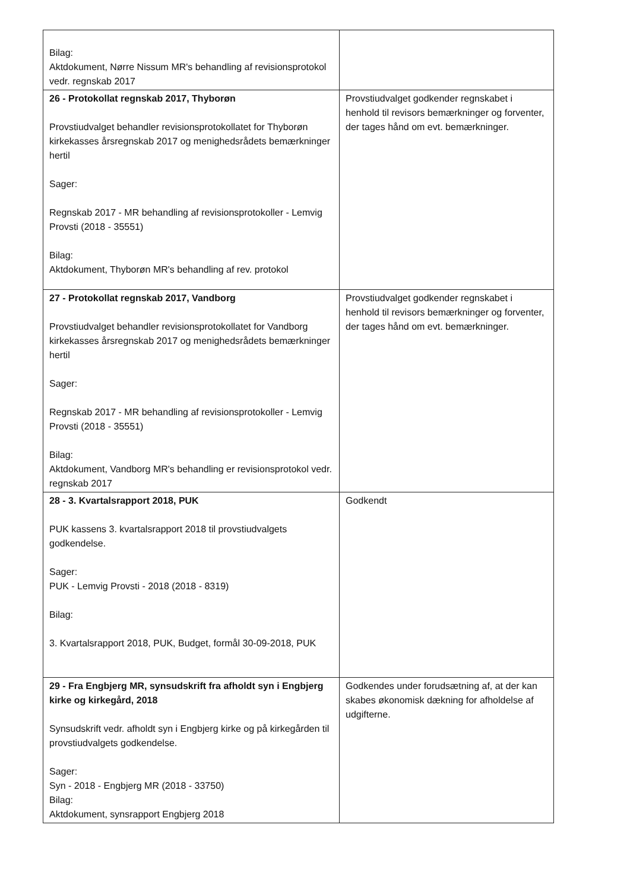| Bilag: Aktdokument, Nørre Nissum MR's behandling af revisionsprotokol vedr. regnskab 2017 | |
| 26 - Protokollat regnskab 2017, Thyborøn Provstiudvalget behandler revisionsprotokollatet for Thyborøn kirkekasses årsregnskab 2017 og menighedsrådets bemærkninger hertil Sager: Regnskab 2017 - MR behandling af revisionsprotokoller - Lemvig Provsti (2018 - 35551) Bilag: Aktdokument, Thyborøn MR's behandling af rev. protokol | Provstiudvalget godkender regnskabet i henhold til revisors bemærkninger og forventer, der tages hånd om evt. bemærkninger. |
| 27 - Protokollat regnskab 2017, Vandborg Provstiudvalget behandler revisionsprotokollatet for Vandborg kirkekasses årsregnskab 2017 og menighedsrådets bemærkninger hertil Sager: Regnskab 2017 - MR behandling af revisionsprotokoller - Lemvig Provsti (2018 - 35551) Bilag: Aktdokument, Vandborg MR's behandling er revisionsprotokol vedr. regnskab 2017 | Provstiudvalget godkender regnskabet i henhold til revisors bemærkninger og forventer, der tages hånd om evt. bemærkninger. |
| 28 - 3. Kvartalsrapport 2018, PUK PUK kassens 3. kvartalsrapport 2018 til provstiudvalgets godkendelse. Sager: PUK - Lemvig Provsti - 2018 (2018 - 8319) Bilag: 3. Kvartalsrapport 2018, PUK, Budget, formål 30-09-2018, PUK | Godkendt |
| 29 - Fra Engbjerg MR, synsudskrift fra afholdt syn i Engbjerg kirke og kirkegård, 2018 Synsudskrift vedr. afholdt syn i Engbjerg kirke og på kirkegården til provstiudvalgets godkendelse. Sager: Syn - 2018 - Engbjerg MR (2018 - 33750) Bilag: Aktdokument, synsrapport Engbjerg 2018 | Godkendes under forudsætning af, at der kan skabes økonomisk dækning for afholdelse af udgifterne. |